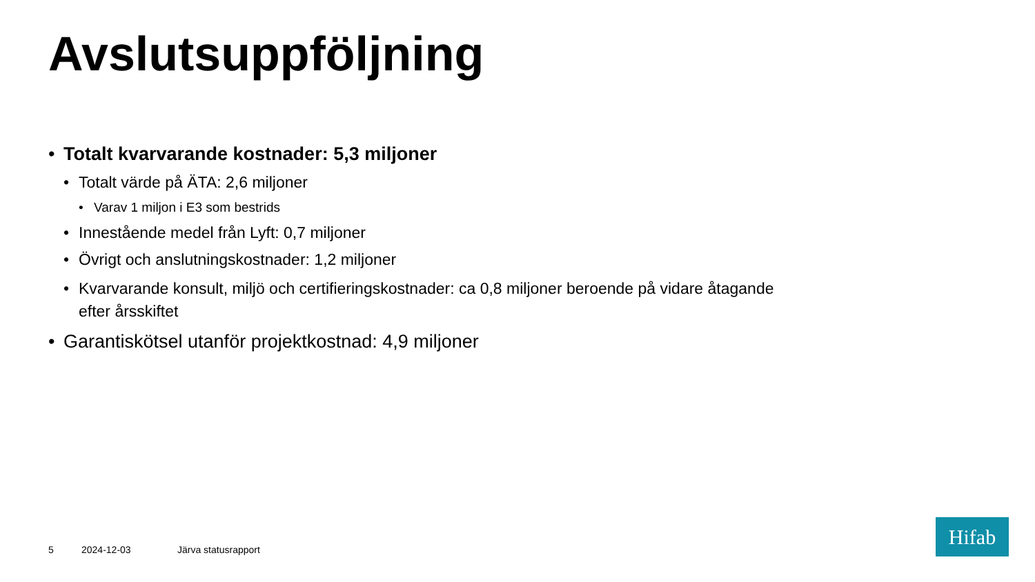Avslutsuppföljning
• Totalt kvarvarande kostnader: 5,3 miljoner
• Totalt värde på ÄTA: 2,6 miljoner
• Varav 1 miljon i E3 som bestrids
• Innestående medel från Lyft: 0,7 miljoner
• Övrigt och anslutningskostnader: 1,2 miljoner
• Kvarvarande konsult, miljö och certifieringskostnader: ca 0,8 miljoner beroende på vidare åtagande efter årsskiftet
• Garantiskötsel utanför projektkostnad: 4,9 miljoner
5 2024-12-03 Järva statusrapport
Hifab